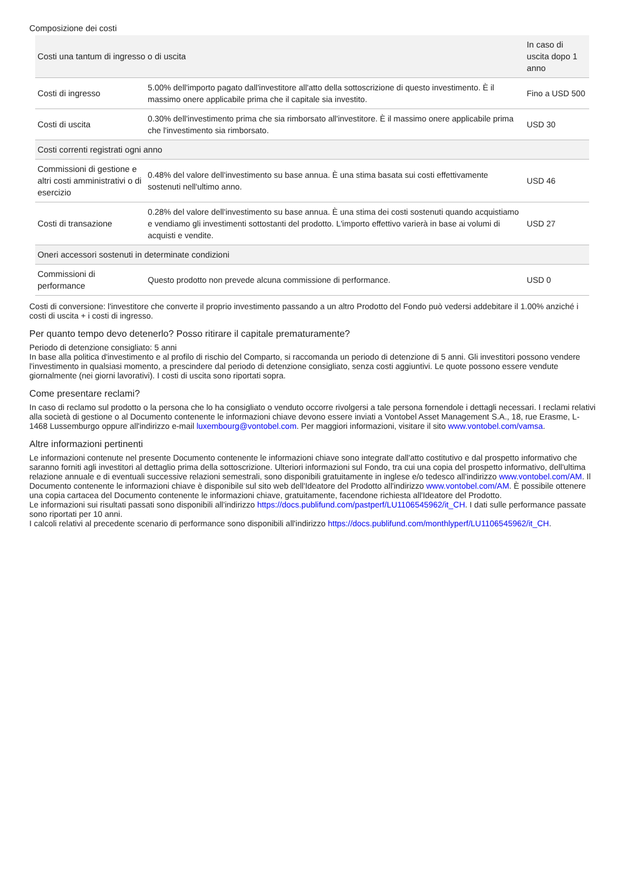Composizione dei costi
| Costi una tantum di ingresso o di uscita | | In caso di uscita dopo 1 anno |
| --- | --- | --- |
| Costi di ingresso | 5.00% dell'importo pagato dall'investitore all'atto della sottoscrizione di questo investimento. È il massimo onere applicabile prima che il capitale sia investito. | Fino a USD 500 |
| Costi di uscita | 0.30% dell'investimento prima che sia rimborsato all'investitore. È il massimo onere applicabile prima che l'investimento sia rimborsato. | USD 30 |
| Costi correnti registrati ogni anno | | |
| Commissioni di gestione e altri costi amministrativi o di esercizio | 0.48% del valore dell'investimento su base annua. È una stima basata sui costi effettivamente sostenuti nell'ultimo anno. | USD 46 |
| Costi di transazione | 0.28% del valore dell'investimento su base annua. È una stima dei costi sostenuti quando acquistiamo e vendiamo gli investimenti sottostanti del prodotto. L'importo effettivo varierà in base ai volumi di acquisti e vendite. | USD 27 |
| Oneri accessori sostenuti in determinate condizioni | | |
| Commissioni di performance | Questo prodotto non prevede alcuna commissione di performance. | USD 0 |
Costi di conversione: l'investitore che converte il proprio investimento passando a un altro Prodotto del Fondo può vedersi addebitare il 1.00% anziché i costi di uscita + i costi di ingresso.
Per quanto tempo devo detenerlo? Posso ritirare il capitale prematuramente?
Periodo di detenzione consigliato: 5 anni
In base alla politica d'investimento e al profilo di rischio del Comparto, si raccomanda un periodo di detenzione di 5 anni. Gli investitori possono vendere l'investimento in qualsiasi momento, a prescindere dal periodo di detenzione consigliato, senza costi aggiuntivi. Le quote possono essere vendute giornalmente (nei giorni lavorativi). I costi di uscita sono riportati sopra.
Come presentare reclami?
In caso di reclamo sul prodotto o la persona che lo ha consigliato o venduto occorre rivolgersi a tale persona fornendole i dettagli necessari. I reclami relativi alla società di gestione o al Documento contenente le informazioni chiave devono essere inviati a Vontobel Asset Management S.A., 18, rue Erasme, L-1468 Lussemburgo oppure all'indirizzo e-mail luxembourg@vontobel.com. Per maggiori informazioni, visitare il sito www.vontobel.com/vamsa.
Altre informazioni pertinenti
Le informazioni contenute nel presente Documento contenente le informazioni chiave sono integrate dall'atto costitutivo e dal prospetto informativo che saranno forniti agli investitori al dettaglio prima della sottoscrizione. Ulteriori informazioni sul Fondo, tra cui una copia del prospetto informativo, dell'ultima relazione annuale e di eventuali successive relazioni semestrali, sono disponibili gratuitamente in inglese e/o tedesco all'indirizzo www.vontobel.com/AM. Il Documento contenente le informazioni chiave è disponibile sul sito web dell'Ideatore del Prodotto all'indirizzo www.vontobel.com/AM. È possibile ottenere una copia cartacea del Documento contenente le informazioni chiave, gratuitamente, facendone richiesta all'Ideatore del Prodotto.
Le informazioni sui risultati passati sono disponibili all'indirizzo https://docs.publifund.com/pastperf/LU1106545962/it_CH. I dati sulle performance passate sono riportati per 10 anni.
I calcoli relativi al precedente scenario di performance sono disponibili all'indirizzo https://docs.publifund.com/monthlyperf/LU1106545962/it_CH.